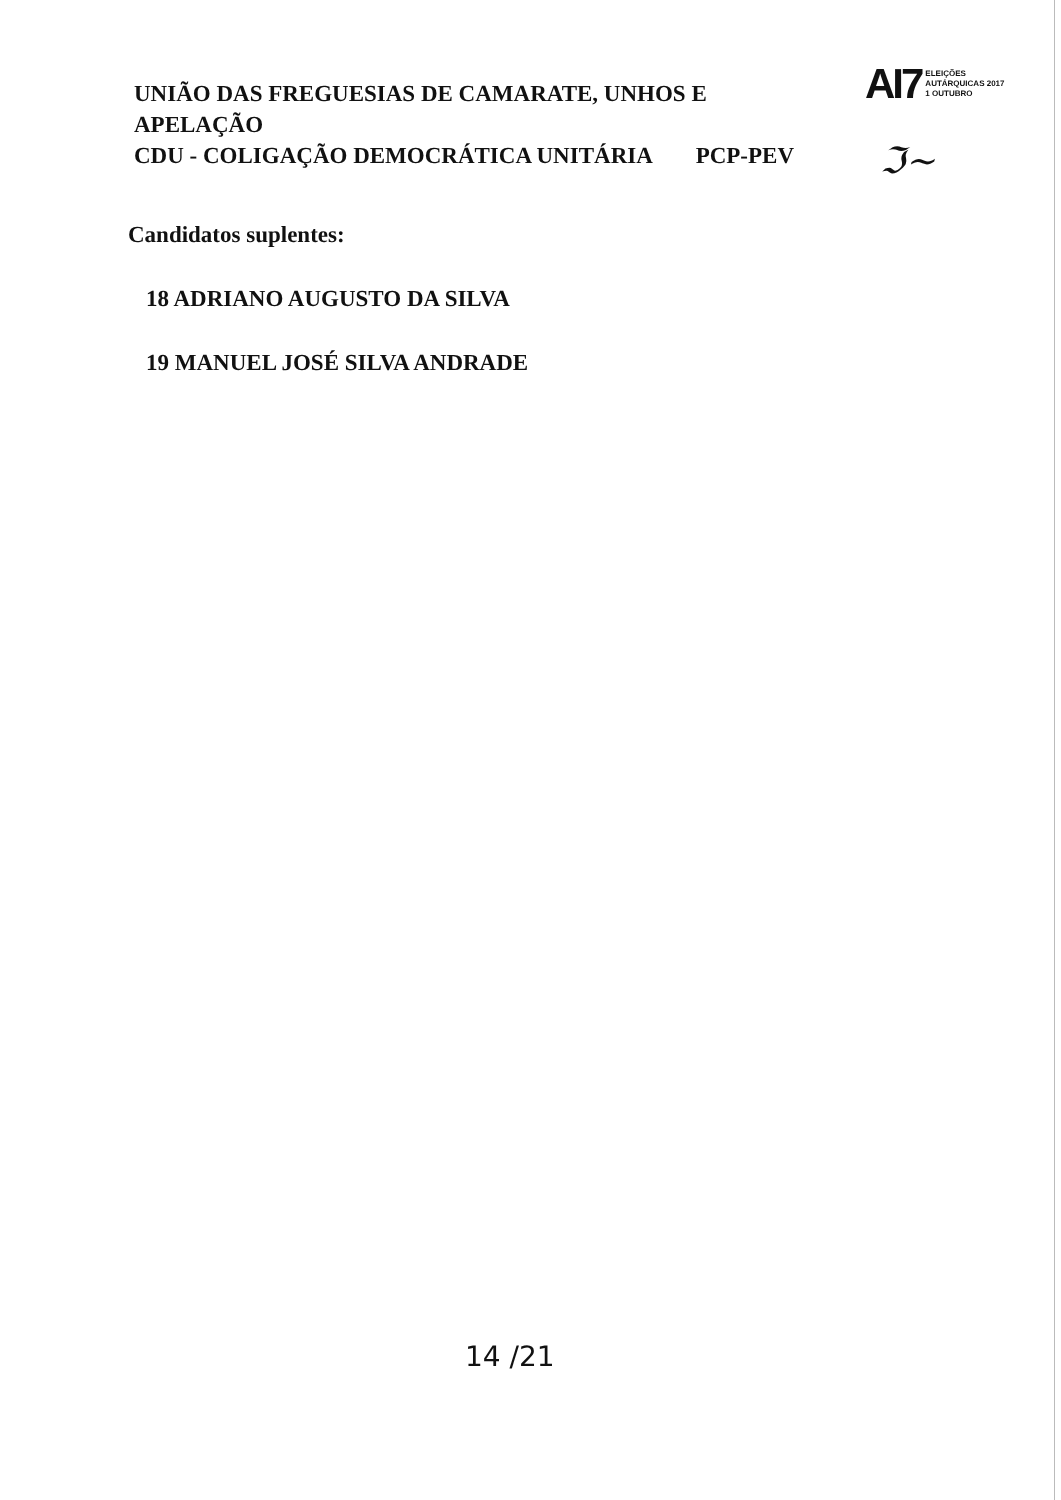UNIÃO DAS FREGUESIAS DE CAMARATE, UNHOS E APELAÇÃO
CDU - COLIGAÇÃO DEMOCRÁTICA UNITÁRIA PCP-PEV
AI7 ELEIÇÕES
AUTÁRQUICAS 2017
1 OUTUBRO
ℑ~
Candidatos suplentes:
18 ADRIANO AUGUSTO DA SILVA
19 MANUEL JOSÉ SILVA ANDRADE
14 /21